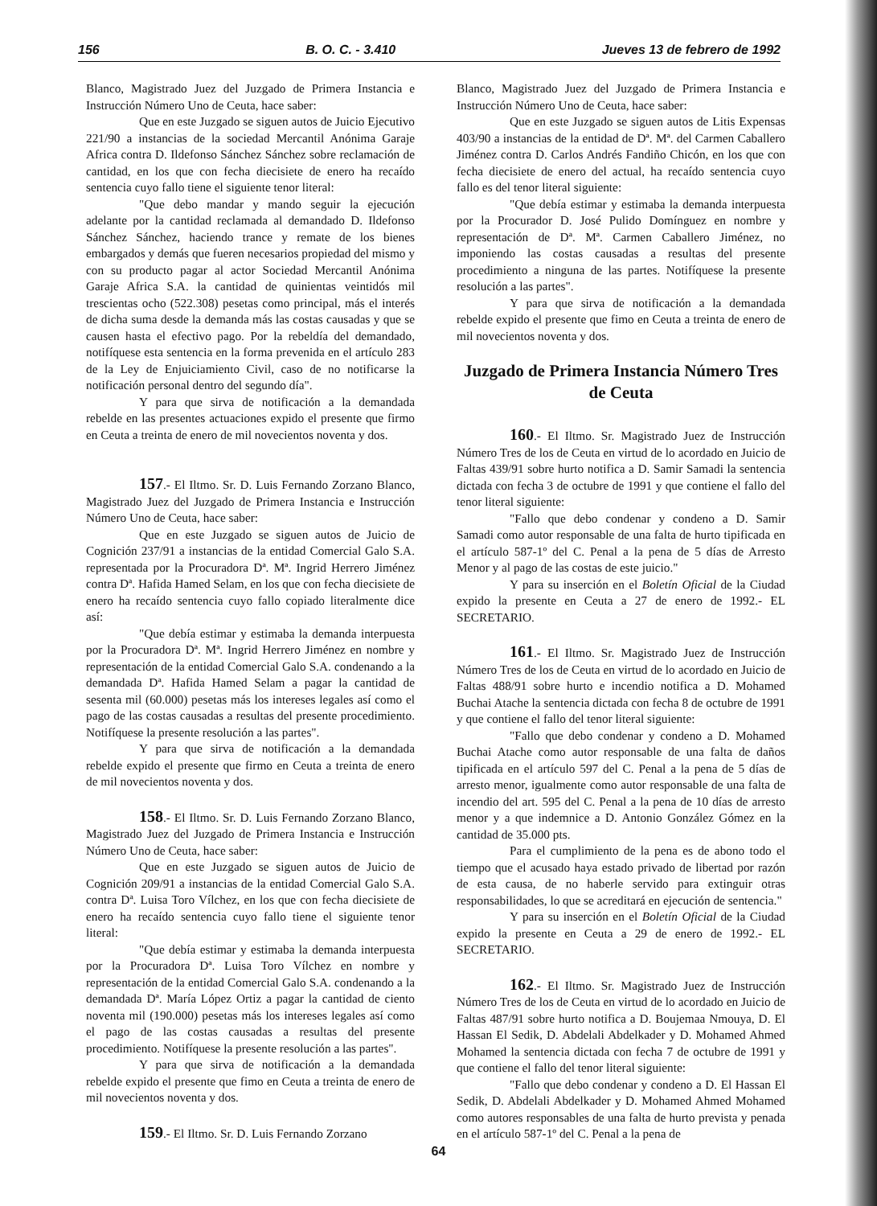156 B. O. C. - 3.410 Jueves 13 de febrero de 1992
Blanco, Magistrado Juez del Juzgado de Primera Instancia e Instrucción Número Uno de Ceuta, hace saber:
Que en este Juzgado se siguen autos de Juicio Ejecutivo 221/90 a instancias de la sociedad Mercantil Anónima Garaje Africa contra D. Ildefonso Sánchez Sánchez sobre reclamación de cantidad, en los que con fecha diecisiete de enero ha recaído sentencia cuyo fallo tiene el siguiente tenor literal:
"Que debo mandar y mando seguir la ejecución adelante por la cantidad reclamada al demandado D. Ildefonso Sánchez Sánchez, haciendo trance y remate de los bienes embargados y demás que fueren necesarios propiedad del mismo y con su producto pagar al actor Sociedad Mercantil Anónima Garaje Africa S.A. la cantidad de quinientas veintidós mil trescientas ocho (522.308) pesetas como principal, más el interés de dicha suma desde la demanda más las costas causadas y que se causen hasta el efectivo pago. Por la rebeldía del demandado, notifíquese esta sentencia en la forma prevenida en el artículo 283 de la Ley de Enjuiciamiento Civil, caso de no notificarse la notificación personal dentro del segundo día".
Y para que sirva de notificación a la demandada rebelde en las presentes actuaciones expido el presente que firmo en Ceuta a treinta de enero de mil novecientos noventa y dos.
157.- El Iltmo. Sr. D. Luis Fernando Zorzano Blanco, Magistrado Juez del Juzgado de Primera Instancia e Instrucción Número Uno de Ceuta, hace saber:
Que en este Juzgado se siguen autos de Juicio de Cognición 237/91 a instancias de la entidad Comercial Galo S.A. representada por la Procuradora Dª. Mª. Ingrid Herrero Jiménez contra Dª. Hafida Hamed Selam, en los que con fecha diecisiete de enero ha recaído sentencia cuyo fallo copiado literalmente dice así:
"Que debía estimar y estimaba la demanda interpuesta por la Procuradora Dª. Mª. Ingrid Herrero Jiménez en nombre y representación de la entidad Comercial Galo S.A. condenando a la demandada Dª. Hafida Hamed Selam a pagar la cantidad de sesenta mil (60.000) pesetas más los intereses legales así como el pago de las costas causadas a resultas del presente procedimiento. Notifíquese la presente resolución a las partes".
Y para que sirva de notificación a la demandada rebelde expido el presente que firmo en Ceuta a treinta de enero de mil novecientos noventa y dos.
158.- El Iltmo. Sr. D. Luis Fernando Zorzano Blanco, Magistrado Juez del Juzgado de Primera Instancia e Instrucción Número Uno de Ceuta, hace saber:
Que en este Juzgado se siguen autos de Juicio de Cognición 209/91 a instancias de la entidad Comercial Galo S.A. contra Dª. Luisa Toro Vílchez, en los que con fecha diecisiete de enero ha recaído sentencia cuyo fallo tiene el siguiente tenor literal:
"Que debía estimar y estimaba la demanda interpuesta por la Procuradora Dª. Luisa Toro Vílchez en nombre y representación de la entidad Comercial Galo S.A. condenando a la demandada Dª. María López Ortiz a pagar la cantidad de ciento noventa mil (190.000) pesetas más los intereses legales así como el pago de las costas causadas a resultas del presente procedimiento. Notifíquese la presente resolución a las partes".
Y para que sirva de notificación a la demandada rebelde expido el presente que fimo en Ceuta a treinta de enero de mil novecientos noventa y dos.
159.- El Iltmo. Sr. D. Luis Fernando Zorzano
Blanco, Magistrado Juez del Juzgado de Primera Instancia e Instrucción Número Uno de Ceuta, hace saber:
Que en este Juzgado se siguen autos de Litis Expensas 403/90 a instancias de la entidad de Dª. Mª. del Carmen Caballero Jiménez contra D. Carlos Andrés Fandiño Chicón, en los que con fecha diecisiete de enero del actual, ha recaído sentencia cuyo fallo es del tenor literal siguiente:
"Que debía estimar y estimaba la demanda interpuesta por la Procurador D. José Pulido Domínguez en nombre y representación de Dª. Mª. Carmen Caballero Jiménez, no imponiendo las costas causadas a resultas del presente procedimiento a ninguna de las partes. Notifíquese la presente resolución a las partes".
Y para que sirva de notificación a la demandada rebelde expido el presente que fimo en Ceuta a treinta de enero de mil novecientos noventa y dos.
Juzgado de Primera Instancia Número Tres de Ceuta
160.- El Iltmo. Sr. Magistrado Juez de Instrucción Número Tres de los de Ceuta en virtud de lo acordado en Juicio de Faltas 439/91 sobre hurto notifica a D. Samir Samadi la sentencia dictada con fecha 3 de octubre de 1991 y que contiene el fallo del tenor literal siguiente:
"Fallo que debo condenar y condeno a D. Samir Samadi como autor responsable de una falta de hurto tipificada en el artículo 587-1º del C. Penal a la pena de 5 días de Arresto Menor y al pago de las costas de este juicio."
Y para su inserción en el Boletín Oficial de la Ciudad expido la presente en Ceuta a 27 de enero de 1992.- EL SECRETARIO.
161.- El Iltmo. Sr. Magistrado Juez de Instrucción Número Tres de los de Ceuta en virtud de lo acordado en Juicio de Faltas 488/91 sobre hurto e incendio notifica a D. Mohamed Buchai Atache la sentencia dictada con fecha 8 de octubre de 1991 y que contiene el fallo del tenor literal siguiente:
"Fallo que debo condenar y condeno a D. Mohamed Buchai Atache como autor responsable de una falta de daños tipificada en el artículo 597 del C. Penal a la pena de 5 días de arresto menor, igualmente como autor responsable de una falta de incendio del art. 595 del C. Penal a la pena de 10 días de arresto menor y a que indemnice a D. Antonio González Gómez en la cantidad de 35.000 pts.
Para el cumplimiento de la pena es de abono todo el tiempo que el acusado haya estado privado de libertad por razón de esta causa, de no haberle servido para extinguir otras responsabilidades, lo que se acreditará en ejecución de sentencia."
Y para su inserción en el Boletín Oficial de la Ciudad expido la presente en Ceuta a 29 de enero de 1992.- EL SECRETARIO.
162.- El Iltmo. Sr. Magistrado Juez de Instrucción Número Tres de los de Ceuta en virtud de lo acordado en Juicio de Faltas 487/91 sobre hurto notifica a D. Boujemaa Nmouya, D. El Hassan El Sedik, D. Abdelali Abdelkader y D. Mohamed Ahmed Mohamed la sentencia dictada con fecha 7 de octubre de 1991 y que contiene el fallo del tenor literal siguiente:
"Fallo que debo condenar y condeno a D. El Hassan El Sedik, D. Abdelali Abdelkader y D. Mohamed Ahmed Mohamed como autores responsables de una falta de hurto prevista y penada en el artículo 587-1º del C. Penal a la pena de
64